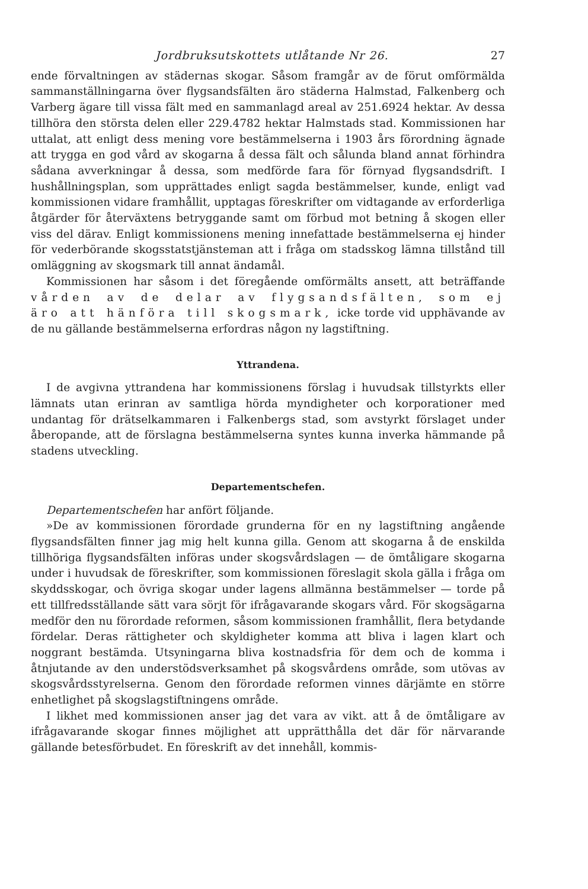Jordbruksutskottets utlåtande Nr 26. 27
ende förvaltningen av städernas skogar. Såsom framgår av de förut omförmälda sammanställningarna över flygsandsfälten äro städerna Halmstad, Falkenberg och Varberg ägare till vissa fält med en sammanlagd areal av 251.6924 hektar. Av dessa tillhöra den största delen eller 229.4782 hektar Halmstads stad. Kommissionen har uttalat, att enligt dess mening vore bestämmelserna i 1903 års förordning ägnade att trygga en god vård av skogarna å dessa fält och sålunda bland annat förhindra sådana avverkningar å dessa, som medförde fara för förnyad flygsandsdrift. I hushållningsplan, som upprättades enligt sagda bestämmelser, kunde, enligt vad kommissionen vidare framhållit, upptagas föreskrifter om vidtagande av erforderliga åtgärder för återväxtens betryggande samt om förbud mot betning å skogen eller viss del därav. Enligt kommissionens mening innefattade bestämmelserna ej hinder för vederbörande skogsstatstjänsteman att i fråga om stadsskog lämna tillstånd till omläggning av skogsmark till annat ändamål.
Kommissionen har såsom i det föregående omförmälts ansett, att beträffande vården av de delar av flygsandsfälten, som ej äro att hänföra till skogsmark, icke torde vid upphävande av de nu gällande bestämmelserna erfordras någon ny lagstiftning.
Yttrandena.
I de avgivna yttrandena har kommissionens förslag i huvudsak tillstyrkts eller lämnats utan erinran av samtliga hörda myndigheter och korporationer med undantag för drätselkammaren i Falkenbergs stad, som avstyrkt förslaget under åberopande, att de förslagna bestämmelserna syntes kunna inverka hämmande på stadens utveckling.
Departementschefen.
Departementschefen har anfört följande.
»De av kommissionen förordade grunderna för en ny lagstiftning angående flygsandsfälten finner jag mig helt kunna gilla. Genom att skogarna å de enskilda tillhöriga flygsandsfälten införas under skogsvårdslagen — de ömtåligare skogarna under i huvudsak de föreskrifter, som kommissionen föreslagit skola gälla i fråga om skyddsskogar, och övriga skogar under lagens allmänna bestämmelser — torde på ett tillfredsställande sätt vara sörjt för ifrågavarande skogars vård. För skogsägarna medför den nu förordade reformen, såsom kommissionen framhållit, flera betydande fördelar. Deras rättigheter och skyldigheter komma att bliva i lagen klart och noggrant bestämda. Utsyningarna bliva kostnadsfria för dem och de komma i åtnjutande av den understödsverksamhet på skogsvårdens område, som utövas av skogsvårdsstyrelserna. Genom den förordade reformen vinnes därjämte en större enhetlighet på skogslagstiftningens område.
I likhet med kommissionen anser jag det vara av vikt. att å de ömtåligare av ifrågavarande skogar finnes möjlighet att upprätthålla det där för närvarande gällande betesförbudet. En föreskrift av det innehåll, kommis-